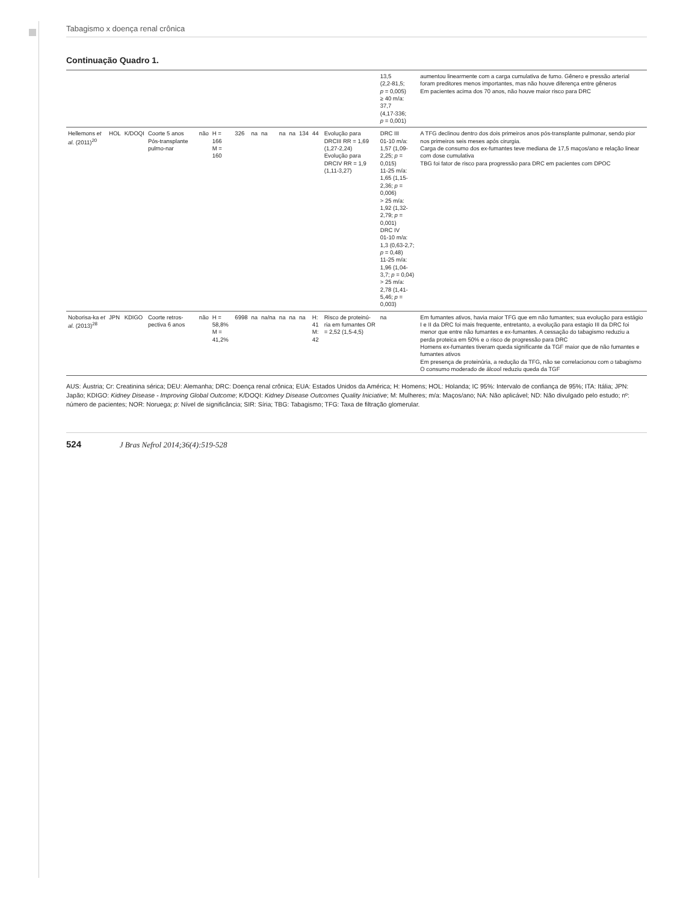Tabagismo x doença renal crônica
Continuação Quadro 1.
| | | | | | | | | | | | | | | 13,5 (2,2-81,5; p = 0,005) ≥ 40 m/a: 37,7 (4,17-336; p = 0,001) | aumentou linearmente com a carga cumulativa de fumo. Gênero e pressão arterial foram preditores menos importantes, mas não houve diferença entre gêneros Em pacientes acima dos 70 anos, não houve maior risco para DRC |
| Hellemons et al. (2011)<sup>20</sup> | HOL | K/DOQI | Coorte 5 anos Pós-transplante pulmo-nar | não | H = 166 M = 160 | 326 | na | na | na | na | 134 | 44 | Evolução para DRCIII RR = 1,69 (1,27-2,24) Evolução para DRCIV RR = 1,9 (1,11-3,27) | DRC III 01-10 m/a: 1,57 (1,09-2,25; p = 0,015) 11-25 m/a: 1,65 (1,15-2,36; p = 0,006) > 25 m/a: 1,92 (1,32-2,79; p = 0,001) DRC IV 01-10 m/a: 1,3 (0,63-2,7; p = 0,48) 11-25 m/a: 1,96 (1,04-3,7; p = 0,04) > 25 m/a: 2,78 (1,41-5,46; p = 0,003) | A TFG declinou dentro dos dois primeiros anos pós-transplante pulmonar, sendo pior nos primeiros seis meses após cirurgia. Carga de consumo dos ex-fumantes teve mediana de 17,5 maços/ano e relação linear com dose cumulativa TBG foi fator de risco para progressão para DRC em pacientes com DPOC |
| Noborisa-ka et al. (2013)<sup>28</sup> | JPN | KDIGO | Coorte retros-pectiva 6 anos | não | H = 58,8% M = 41,2% | 6998 | na | na/na | na | na | na | H: 41 M: 42 | Risco de proteinú-ria em fumantes OR = 2,52 (1,5-4,5) | na | Em fumantes ativos, havia maior TFG que em não fumantes; sua evolução para estágio I e II da DRC foi mais frequente, entretanto, a evolução para estagio III da DRC foi menor que entre não fumantes e ex-fumantes. A cessação do tabagismo reduziu a perda proteica em 50% e o risco de progressão para DRC Homens ex-fumantes tiveram queda significante da TGF maior que de não fumantes e fumantes ativos Em presença de proteinúria, a redução da TFG, não se correlacionou com o tabagismo O consumo moderado de álcool reduziu queda da TGF |
AUS: Áustria; Cr: Creatinina sérica; DEU: Alemanha; DRC: Doença renal crônica; EUA: Estados Unidos da América; H: Homens; HOL: Holanda; IC 95%: Intervalo de confiança de 95%; ITA: Itália; JPN: Japão; KDIGO: Kidney Disease - Improving Global Outcome; K/DOQI: Kidney Disease Outcomes Quality Iniciative; M: Mulheres; m/a: Maços/ano; NA: Não aplicável; ND: Não divulgado pelo estudo; nº: número de pacientes; NOR: Noruega; p: Nível de significância; SIR: Síria; TBG: Tabagismo; TFG: Taxa de filtração glomerular.
524 J Bras Nefrol 2014;36(4):519-528